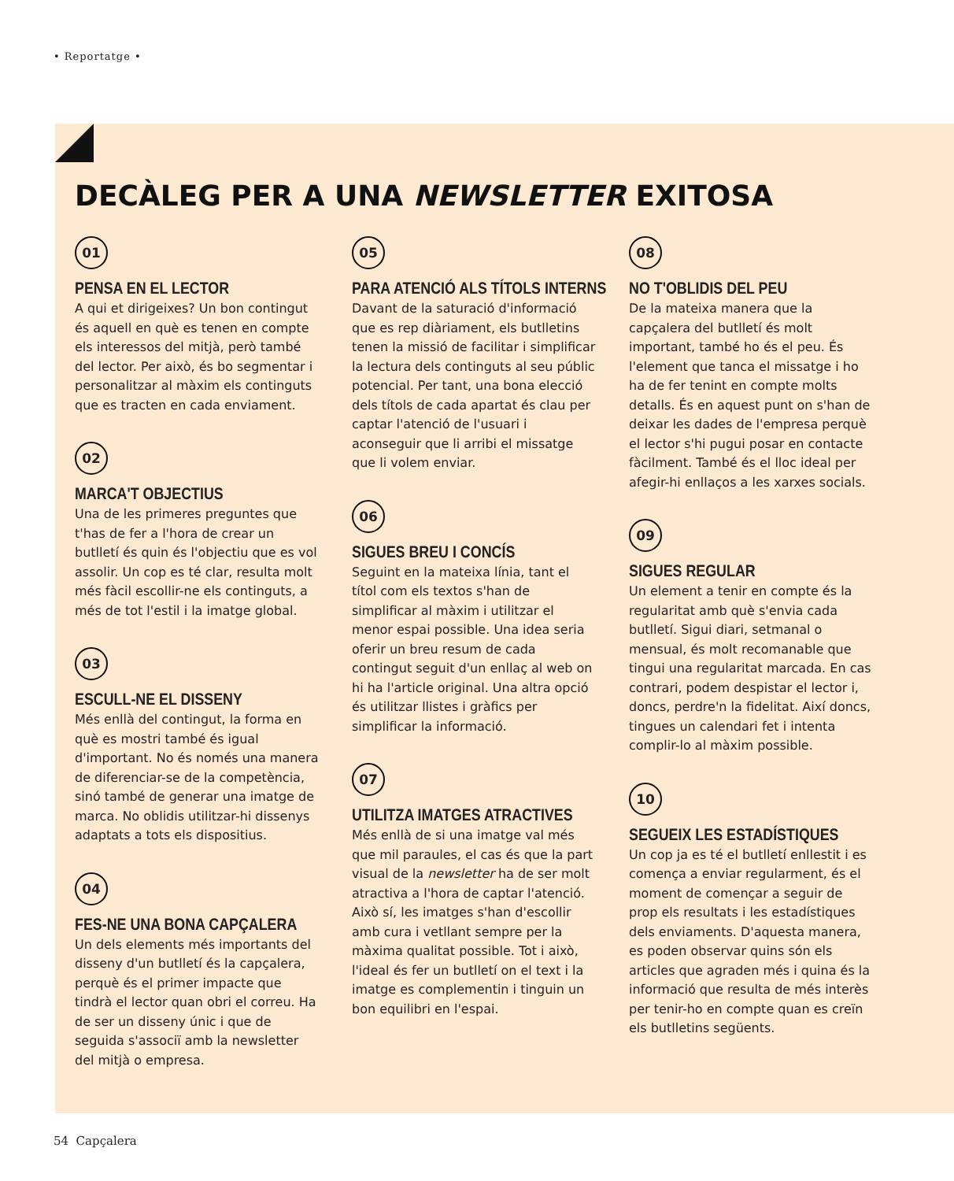• Reportatge •
DECÀLEG PER A UNA NEWSLETTER EXITOSA
01
PENSA EN EL LECTOR
A qui et dirigeixes? Un bon contingut és aquell en què es tenen en compte els interessos del mitjà, però també del lector. Per això, és bo segmentar i personalitzar al màxim els continguts que es tracten en cada enviament.
02
MARCA'T OBJECTIUS
Una de les primeres preguntes que t'has de fer a l'hora de crear un butlletí és quin és l'objectiu que es vol assolir. Un cop es té clar, resulta molt més fàcil escollir-ne els continguts, a més de tot l'estil i la imatge global.
03
ESCULL-NE EL DISSENY
Més enllà del contingut, la forma en què es mostri també és igual d'important. No és només una manera de diferenciar-se de la competència, sinó també de generar una imatge de marca. No oblidis utilitzar-hi dissenys adaptats a tots els dispositius.
04
FES-NE UNA BONA CAPÇALERA
Un dels elements més importants del disseny d'un butlletí és la capçalera, perquè és el primer impacte que tindrà el lector quan obri el correu. Ha de ser un disseny únic i que de seguida s'associï amb la newsletter del mitjà o empresa.
05
PARA ATENCIÓ ALS TÍTOLS INTERNS
Davant de la saturació d'informació que es rep diàriament, els butlletins tenen la missió de facilitar i simplificar la lectura dels continguts al seu públic potencial. Per tant, una bona elecció dels títols de cada apartat és clau per captar l'atenció de l'usuari i aconseguir que li arribi el missatge que li volem enviar.
06
SIGUES BREU I CONCÍS
Seguint en la mateixa línia, tant el títol com els textos s'han de simplificar al màxim i utilitzar el menor espai possible. Una idea seria oferir un breu resum de cada contingut seguit d'un enllaç al web on hi ha l'article original. Una altra opció és utilitzar llistes i gràfics per simplificar la informació.
07
UTILITZA IMATGES ATRACTIVES
Més enllà de si una imatge val més que mil paraules, el cas és que la part visual de la newsletter ha de ser molt atractiva a l'hora de captar l'atenció. Això sí, les imatges s'han d'escollir amb cura i vetllant sempre per la màxima qualitat possible. Tot i això, l'ideal és fer un butlletí on el text i la imatge es complementin i tinguin un bon equilibri en l'espai.
08
NO T'OBLIDIS DEL PEU
De la mateixa manera que la capçalera del butlletí és molt important, també ho és el peu. És l'element que tanca el missatge i ho ha de fer tenint en compte molts detalls. És en aquest punt on s'han de deixar les dades de l'empresa perquè el lector s'hi pugui posar en contacte fàcilment. També és el lloc ideal per afegir-hi enllaços a les xarxes socials.
09
SIGUES REGULAR
Un element a tenir en compte és la regularitat amb què s'envia cada butlletí. Sigui diari, setmanal o mensual, és molt recomanable que tingui una regularitat marcada. En cas contrari, podem despistar el lector i, doncs, perdre'n la fidelitat. Així doncs, tingues un calendari fet i intenta complir-lo al màxim possible.
10
SEGUEIX LES ESTADÍSTIQUES
Un cop ja es té el butlletí enllestit i es comença a enviar regularment, és el moment de començar a seguir de prop els resultats i les estadístiques dels enviaments. D'aquesta manera, es poden observar quins són els articles que agraden més i quina és la informació que resulta de més interès per tenir-ho en compte quan es creïn els butlletins següents.
54 Capçalera